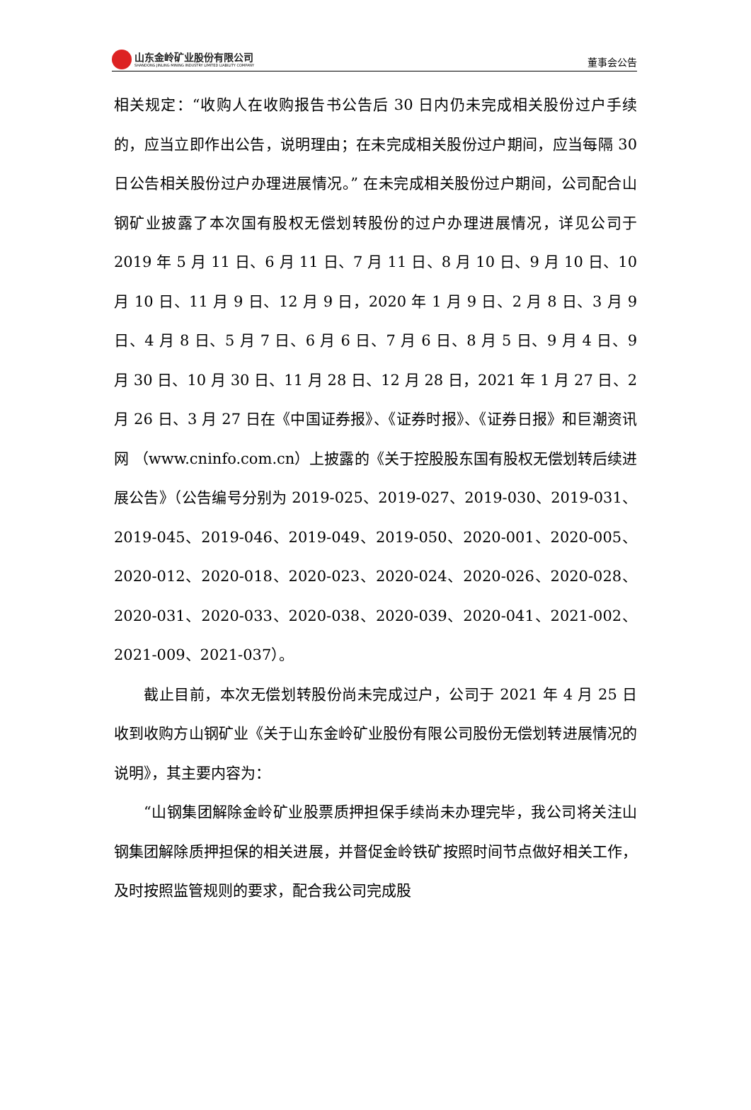山东金岭矿业股份有限公司
SHANDONG JINLING MINING INDUSTRY LIMITED LIABILITY COMPANY
董事会公告
相关规定：“收购人在收购报告书公告后 30 日内仍未完成相关股份过户手续的，应当立即作出公告，说明理由；在未完成相关股份过户期间，应当每隔 30 日公告相关股份过户办理进展情况。” 在未完成相关股份过户期间，公司配合山钢矿业披露了本次国有股权无偿划转股份的过户办理进展情况，详见公司于 2019 年 5 月 11 日、6 月 11 日、7 月 11 日、8 月 10 日、9 月 10 日、10 月 10 日、11 月 9 日、12 月 9 日，2020 年 1 月 9 日、2 月 8 日、3 月 9 日、4 月 8 日、5 月 7 日、6 月 6 日、7 月 6 日、8 月 5 日、9 月 4 日、9 月 30 日、10 月 30 日、11 月 28 日、12 月 28 日，2021 年 1 月 27 日、2 月 26 日、3 月 27 日在《中国证券报》、《证券时报》、《证券日报》和巨潮资讯网 （www.cninfo.com.cn）上披露的《关于控股股东国有股权无偿划转后续进展公告》（公告编号分别为 2019-025、2019-027、2019-030、2019-031、2019-045、2019-046、2019-049、2019-050、2020-001、2020-005、2020-012、2020-018、2020-023、2020-024、2020-026、2020-028、2020-031、2020-033、2020-038、2020-039、2020-041、2021-002、2021-009、2021-037）。
截止目前，本次无偿划转股份尚未完成过户，公司于 2021 年 4 月 25 日收到收购方山钢矿业《关于山东金岭矿业股份有限公司股份无偿划转进展情况的说明》，其主要内容为：
“山钢集团解除金岭矿业股票质押担保手续尚未办理完毕，我公司将关注山钢集团解除质押担保的相关进展，并督促金岭铁矿按照时间节点做好相关工作，及时按照监管规则的要求，配合我公司完成股